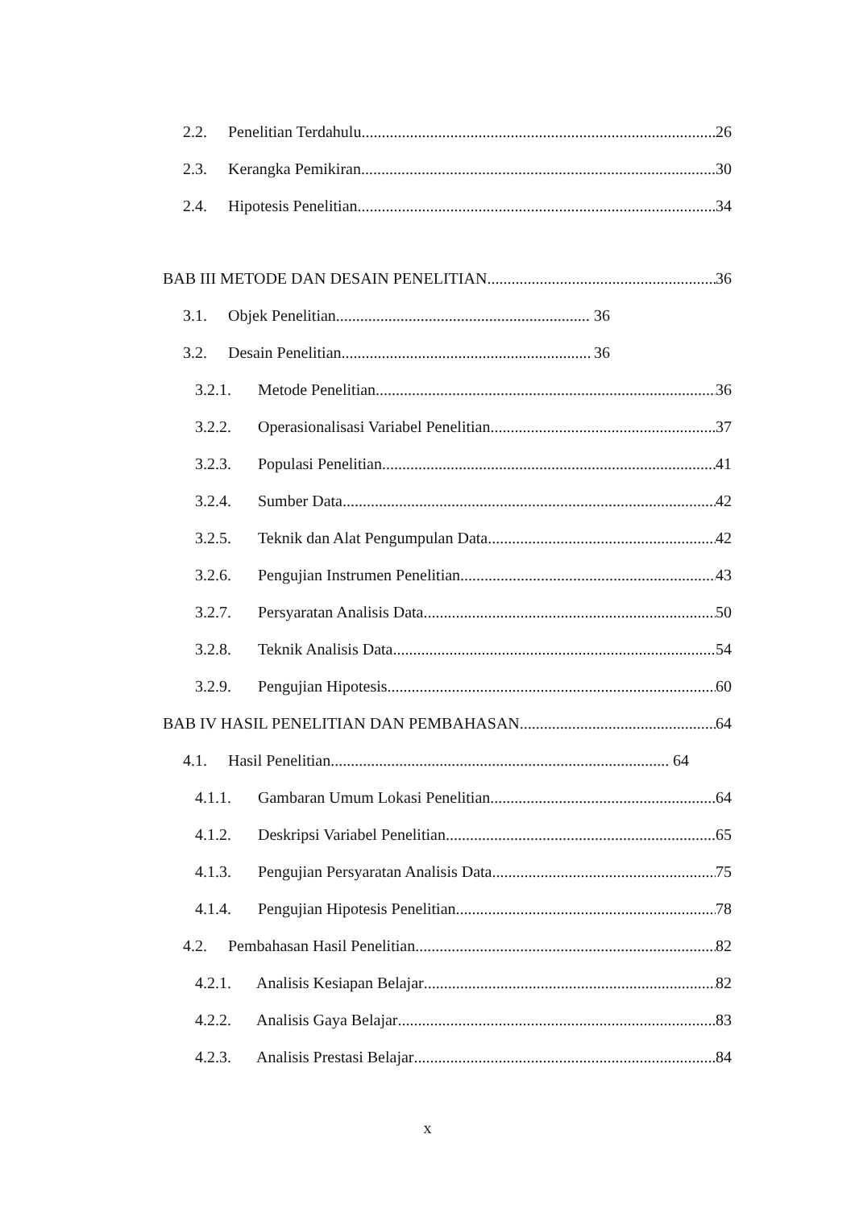2.2. Penelitian Terdahulu 26
2.3. Kerangka Pemikiran 30
2.4. Hipotesis Penelitian 34
BAB III METODE DAN DESAIN PENELITIAN 36
3.1. Objek Penelitian 36
3.2. Desain Penelitian 36
3.2.1. Metode Penelitian 36
3.2.2. Operasionalisasi Variabel Penelitian 37
3.2.3. Populasi Penelitian 41
3.2.4. Sumber Data 42
3.2.5. Teknik dan Alat Pengumpulan Data 42
3.2.6. Pengujian Instrumen Penelitian 43
3.2.7. Persyaratan Analisis Data 50
3.2.8. Teknik Analisis Data 54
3.2.9. Pengujian Hipotesis 60
BAB IV HASIL PENELITIAN DAN PEMBAHASAN 64
4.1. Hasil Penelitian 64
4.1.1. Gambaran Umum Lokasi Penelitian 64
4.1.2. Deskripsi Variabel Penelitian 65
4.1.3. Pengujian Persyaratan Analisis Data 75
4.1.4. Pengujian Hipotesis Penelitian 78
4.2. Pembahasan Hasil Penelitian 82
4.2.1. Analisis Kesiapan Belajar 82
4.2.2. Analisis Gaya Belajar 83
4.2.3. Analisis Prestasi Belajar 84
x